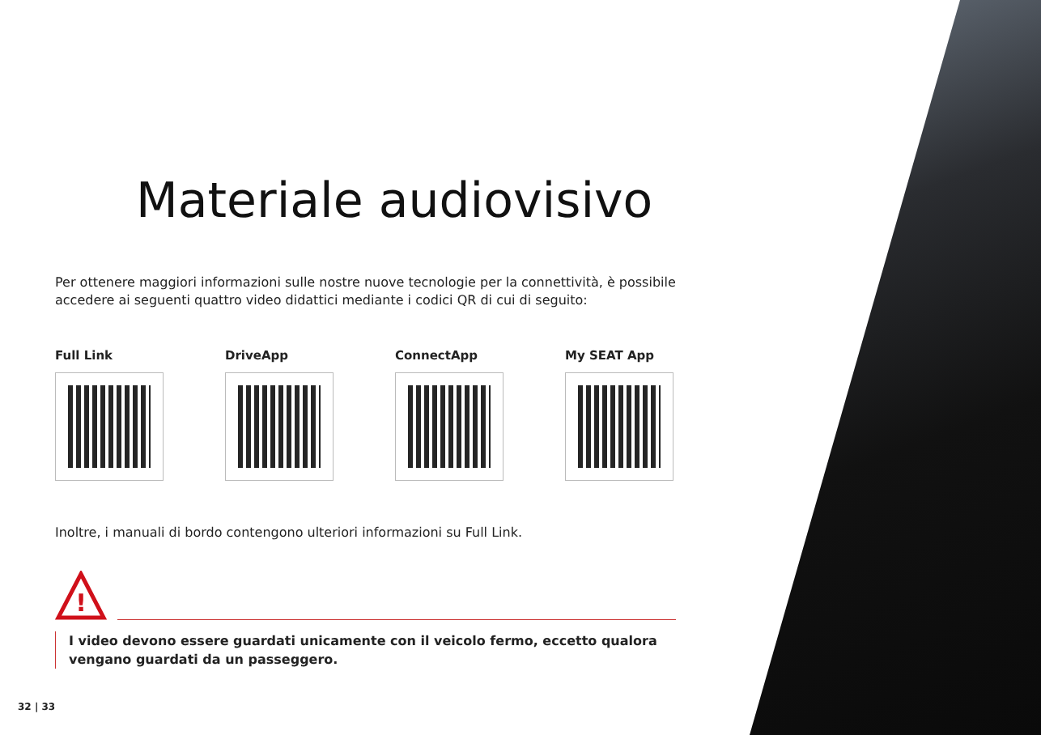Materiale audiovisivo
Per ottenere maggiori informazioni sulle nostre nuove tecnologie per la connettività, è possibile accedere ai seguenti quattro video didattici mediante i codici QR di cui di seguito:
Full Link DriveApp ConnectApp My SEAT App
Inoltre, i manuali di bordo contengono ulteriori informazioni su Full Link.
!
I video devono essere guardati unicamente con il veicolo fermo, eccetto qualora vengano guardati da un passeggero.
32 | 33